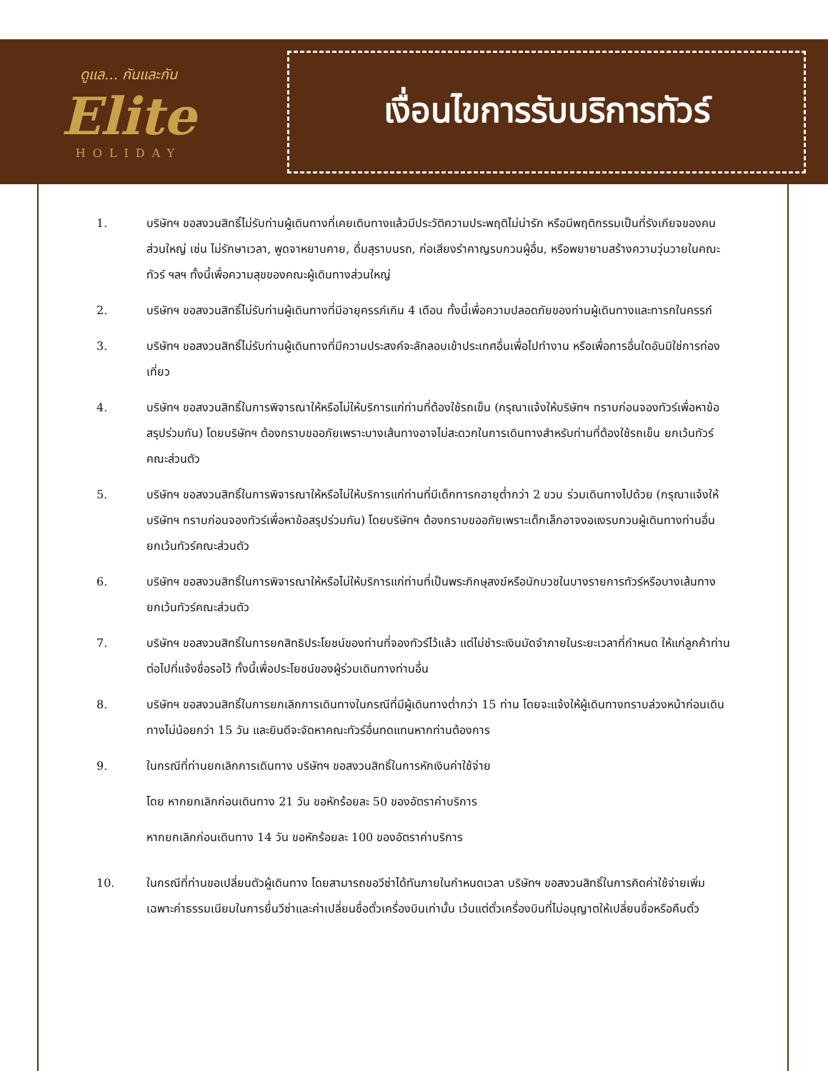ดูแล... กันและกัน
Elite
HOLIDAY
เงื่อนไขการรับบริการทัวร์
1. บริษัทฯ ขอสงวนสิทธิ์ไม่รับท่านผู้เดินทางที่เคยเดินทางแล้วมีประวัติความประพฤติไม่น่ารัก หรือมีพฤติกรรมเป็นที่รังเกียจของคนส่วนใหญ่ เช่น ไม่รักษาเวลา, พูดจาหยาบคาย, ดื่มสุราบนรถ, ก่อเสียงรำคาญรบกวนผู้อื่น, หรือพยายามสร้างความวุ่นวายในคณะทัวร์ ฯลฯ ทั้งนี้เพื่อความสุขของคณะผู้เดินทางส่วนใหญ่
2. บริษัทฯ ขอสงวนสิทธิ์ไม่รับท่านผู้เดินทางที่มีอายุครรภ์เกิน 4 เดือน ทั้งนี้เพื่อความปลอดภัยของท่านผู้เดินทางและทารกในครรภ์
3. บริษัทฯ ขอสงวนสิทธิ์ไม่รับท่านผู้เดินทางที่มีความประสงค์จะลักลอบเข้าประเทศอื่นเพื่อไปทำงาน หรือเพื่อการอื่นใดอันมิใช่การท่องเที่ยว
4. บริษัทฯ ขอสงวนสิทธิ์ในการพิจารณาให้หรือไม่ให้บริการแก่ท่านที่ต้องใช้รถเข็น (กรุณาแจ้งให้บริษัทฯ ทราบก่อนจองทัวร์เพื่อหาข้อสรุปร่วมกัน) โดยบริษัทฯ ต้องกราบขออภัยเพราะบางเส้นทางอาจไม่สะดวกในการเดินทางสำหรับท่านที่ต้องใช้รถเข็น ยกเว้นทัวร์คณะส่วนตัว
5. บริษัทฯ ขอสงวนสิทธิ์ในการพิจารณาให้หรือไม่ให้บริการแก่ท่านที่มีเด็กทารกอายุต่ำกว่า 2 ขวบ ร่วมเดินทางไปด้วย (กรุณาแจ้งให้บริษัทฯ ทราบก่อนจองทัวร์เพื่อหาข้อสรุปร่วมกัน) โดยบริษัทฯ ต้องกราบขออภัยเพราะเด็กเล็กอาจงอแงรบกวนผู้เดินทางท่านอื่น ยกเว้นทัวร์คณะส่วนตัว
6. บริษัทฯ ขอสงวนสิทธิ์ในการพิจารณาให้หรือไม่ให้บริการแก่ท่านที่เป็นพระภิกษุสงฆ์หรือนักบวชในบางรายการทัวร์หรือบางเส้นทาง ยกเว้นทัวร์คณะส่วนตัว
7. บริษัทฯ ขอสงวนสิทธิ์ในการยกสิทธิประโยชน์ของท่านที่จองทัวร์ไว้แล้ว แต่ไม่ชำระเงินมัดจำภายในระยะเวลาที่กำหนด ให้แก่ลูกค้าท่านต่อไปที่แจ้งชื่อรอไว้ ทั้งนี้เพื่อประโยชน์ของผู้ร่วมเดินทางท่านอื่น
8. บริษัทฯ ขอสงวนสิทธิ์ในการยกเลิกการเดินทางในกรณีที่มีผู้เดินทางต่ำกว่า 15 ท่าน โดยจะแจ้งให้ผู้เดินทางทราบล่วงหน้าก่อนเดินทางไม่น้อยกว่า 15 วัน และยินดีจะจัดหาคณะทัวร์อื่นทดแทนหากท่านต้องการ
9. ในกรณีที่ท่านยกเลิกการเดินทาง บริษัทฯ ขอสงวนสิทธิ์ในการหักเงินค่าใช้จ่าย
โดย หากยกเลิกก่อนเดินทาง 21 วัน ขอหักร้อยละ 50 ของอัตราค่าบริการ
หากยกเลิกก่อนเดินทาง 14 วัน ขอหักร้อยละ 100 ของอัตราค่าบริการ
10. ในกรณีที่ท่านขอเปลี่ยนตัวผู้เดินทาง โดยสามารถขอวีซ่าได้ทันภายในกำหนดเวลา บริษัทฯ ขอสงวนสิทธิ์ในการคิดค่าใช้จ่ายเพิ่ม เฉพาะค่าธรรมเนียมในการยื่นวีซ่าและค่าเปลี่ยนชื่อตั๋วเครื่องบินเท่านั้น เว้นแต่ตั๋วเครื่องบินที่ไม่อนุญาตให้เปลี่ยนชื่อหรือคืนตั๋ว